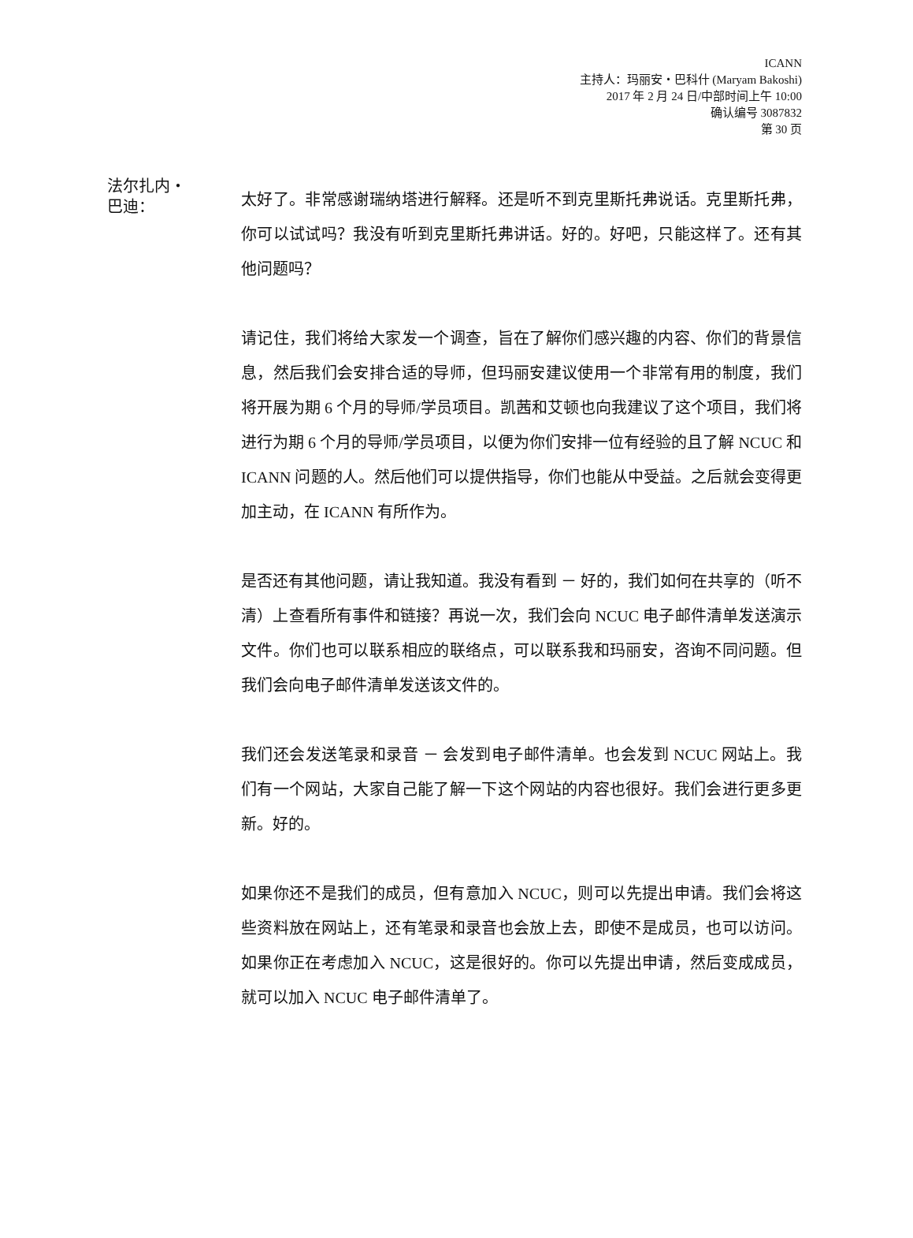ICANN
主持人：玛丽安・巴科什 (Maryam Bakoshi)
2017 年 2 月 24 日/中部时间上午 10:00
确认编号 3087832
第 30 页
法尔扎内・
巴迪：
太好了。非常感谢瑞纳塔进行解释。还是听不到克里斯托弗说话。克里斯托弗，你可以试试吗？我没有听到克里斯托弗讲话。好的。好吧，只能这样了。还有其他问题吗？
请记住，我们将给大家发一个调查，旨在了解你们感兴趣的内容、你们的背景信息，然后我们会安排合适的导师，但玛丽安建议使用一个非常有用的制度，我们将开展为期 6 个月的导师/学员项目。凯茜和艾顿也向我建议了这个项目，我们将进行为期 6 个月的导师/学员项目，以便为你们安排一位有经验的且了解 NCUC 和 ICANN 问题的人。然后他们可以提供指导，你们也能从中受益。之后就会变得更加主动，在 ICANN 有所作为。
是否还有其他问题，请让我知道。我没有看到 － 好的，我们如何在共享的（听不清）上查看所有事件和链接？再说一次，我们会向 NCUC 电子邮件清单发送演示文件。你们也可以联系相应的联络点，可以联系我和玛丽安，咨询不同问题。但我们会向电子邮件清单发送该文件的。
我们还会发送笔录和录音 － 会发到电子邮件清单。也会发到 NCUC 网站上。我们有一个网站，大家自己能了解一下这个网站的内容也很好。我们会进行更多更新。好的。
如果你还不是我们的成员，但有意加入 NCUC，则可以先提出申请。我们会将这些资料放在网站上，还有笔录和录音也会放上去，即使不是成员，也可以访问。如果你正在考虑加入 NCUC，这是很好的。你可以先提出申请，然后变成成员，就可以加入 NCUC 电子邮件清单了。